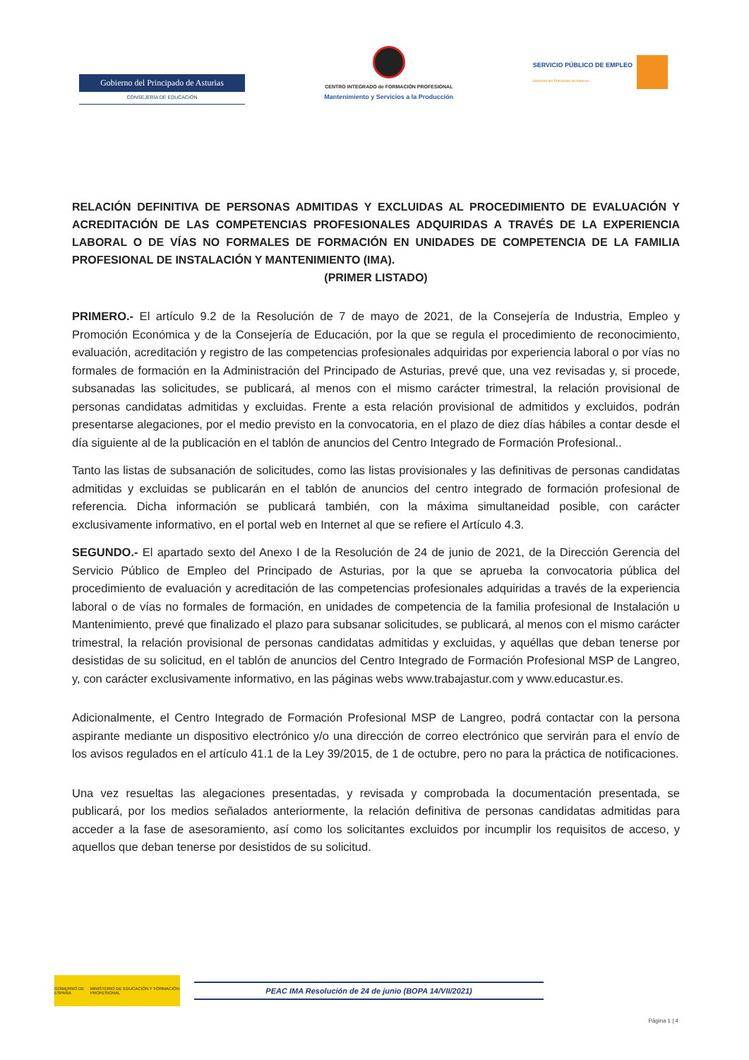Gobierno del Principado de Asturias
CONSEJERÍA DE EDUCACIÓN
CENTRO INTEGRADO de FORMACIÓN PROFESIONAL
Mantenimiento y Servicios a la Producción
SERVICIO PÚBLICO DE EMPLEO
Gobierno del Principado de Asturias
RELACIÓN DEFINITIVA DE PERSONAS ADMITIDAS Y EXCLUIDAS AL PROCEDIMIENTO DE EVALUACIÓN Y ACREDITACIÓN DE LAS COMPETENCIAS PROFESIONALES ADQUIRIDAS A TRAVÉS DE LA EXPERIENCIA LABORAL O DE VÍAS NO FORMALES DE FORMACIÓN EN UNIDADES DE COMPETENCIA DE LA FAMILIA PROFESIONAL DE INSTALACIÓN Y MANTENIMIENTO (IMA).
(PRIMER LISTADO)
PRIMERO.- El artículo 9.2 de la Resolución de 7 de mayo de 2021, de la Consejería de Industria, Empleo y Promoción Económica y de la Consejería de Educación, por la que se regula el procedimiento de reconocimiento, evaluación, acreditación y registro de las competencias profesionales adquiridas por experiencia laboral o por vías no formales de formación en la Administración del Principado de Asturias, prevé que, una vez revisadas y, si procede, subsanadas las solicitudes, se publicará, al menos con el mismo carácter trimestral, la relación provisional de personas candidatas admitidas y excluidas. Frente a esta relación provisional de admitidos y excluidos, podrán presentarse alegaciones, por el medio previsto en la convocatoria, en el plazo de diez días hábiles a contar desde el día siguiente al de la publicación en el tablón de anuncios del Centro Integrado de Formación Profesional..
Tanto las listas de subsanación de solicitudes, como las listas provisionales y las definitivas de personas candidatas admitidas y excluidas se publicarán en el tablón de anuncios del centro integrado de formación profesional de referencia. Dicha información se publicará también, con la máxima simultaneidad posible, con carácter exclusivamente informativo, en el portal web en Internet al que se refiere el Artículo 4.3.
SEGUNDO.- El apartado sexto del Anexo I de la Resolución de 24 de junio de 2021, de la Dirección Gerencia del Servicio Público de Empleo del Principado de Asturias, por la que se aprueba la convocatoria pública del procedimiento de evaluación y acreditación de las competencias profesionales adquiridas a través de la experiencia laboral o de vías no formales de formación, en unidades de competencia de la familia profesional de Instalación u Mantenimiento, prevé que finalizado el plazo para subsanar solicitudes, se publicará, al menos con el mismo carácter trimestral, la relación provisional de personas candidatas admitidas y excluidas, y aquéllas que deban tenerse por desistidas de su solicitud, en el tablón de anuncios del Centro Integrado de Formación Profesional MSP de Langreo, y, con carácter exclusivamente informativo, en las páginas webs www.trabajastur.com y www.educastur.es.
Adicionalmente, el Centro Integrado de Formación Profesional MSP de Langreo, podrá contactar con la persona aspirante mediante un dispositivo electrónico y/o una dirección de correo electrónico que servirán para el envío de los avisos regulados en el artículo 41.1 de la Ley 39/2015, de 1 de octubre, pero no para la práctica de notificaciones.
Una vez resueltas las alegaciones presentadas, y revisada y comprobada la documentación presentada, se publicará, por los medios señalados anteriormente, la relación definitiva de personas candidatas admitidas para acceder a la fase de asesoramiento, así como los solicitantes excluidos por incumplir los requisitos de acceso, y aquellos que deban tenerse por desistidos de su solicitud.
GOBIERNO DE ESPAÑA MINISTERIO DE EDUCACIÓN Y FORMACIÓN PROFESIONAL
PEAC IMA Resolución de 24 de junio (BOPA 14/VII/2021)
Página 1 | 4